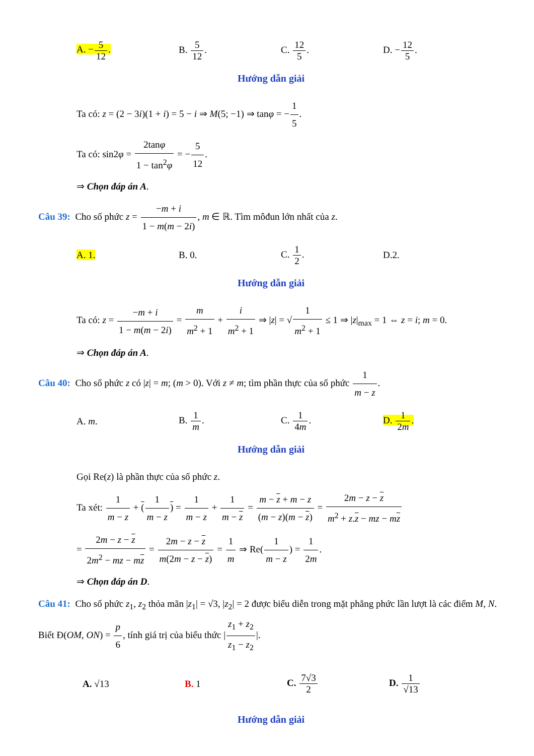A. −5 12. B. 5 12. C. 12 5. D. −12 5.
Hướng dẫn giải
Ta có: z = (2 − 3i)(1 + i) = 5 − i ⇒ M(5; −1) ⇒ tanφ = −1 5.
Ta có: sin2φ = 2tanφ 1 − tan<sup>2</sup>φ = −5 12.
⇒ Chọn đáp án A.
Câu 39: Cho số phức z = −m + i 1 − m(m − 2i), m ∈ ℝ. Tìm môđun lớn nhất của z.
A. 1. B. 0. C. 1 2. D.2.
Hướng dẫn giải
Ta có: z = −m + i 1 − m(m − 2i) = m m<sup>2</sup> + 1 + i m<sup>2</sup> + 1 ⇒ |z| = √1 m<sup>2</sup> + 1 ≤ 1 ⇒ |z|<sub>max</sub> = 1 ⇔ z = i; m = 0.
⇒ Chọn đáp án A.
Câu 40: Cho số phức z có |z| = m; (m > 0). Với z ≠ m; tìm phần thực của số phức 1 m − z.
A. m. B. 1 m. C. 1 4m. D. 1 2m.
Hướng dẫn giải
Gọi Re(z) là phần thực của số phức z.
Ta xét: 1 m − z + (1 m − z) = 1 m − z + 1 m − z = m − z + m − z (m − z)(m − z) = 2m − z − z m<sup>2</sup> + z.z − mz − mz
= 2m − z − z 2m<sup>2</sup> − mz − mz = 2m − z − z m(2m − z − z) = 1 m ⇒ Re(1 m − z) = 1 2m.
⇒ Chọn đáp án D.
Câu 41: Cho số phức z<sub>1</sub>, z<sub>2</sub> thỏa mãn |z<sub>1</sub>| = √3, |z<sub>2</sub>| = 2 được biểu diễn trong mặt phẳng phức lần lượt là các điểm M, N. Biết Đ(OM, ON) = p 6, tính giá trị của biểu thức |z<sub>1</sub> + z<sub>2</sub> z<sub>1</sub> − z<sub>2</sub>|.
A. √13 B. 1 C. 7√3 2 D. 1 √13
Hướng dẫn giải